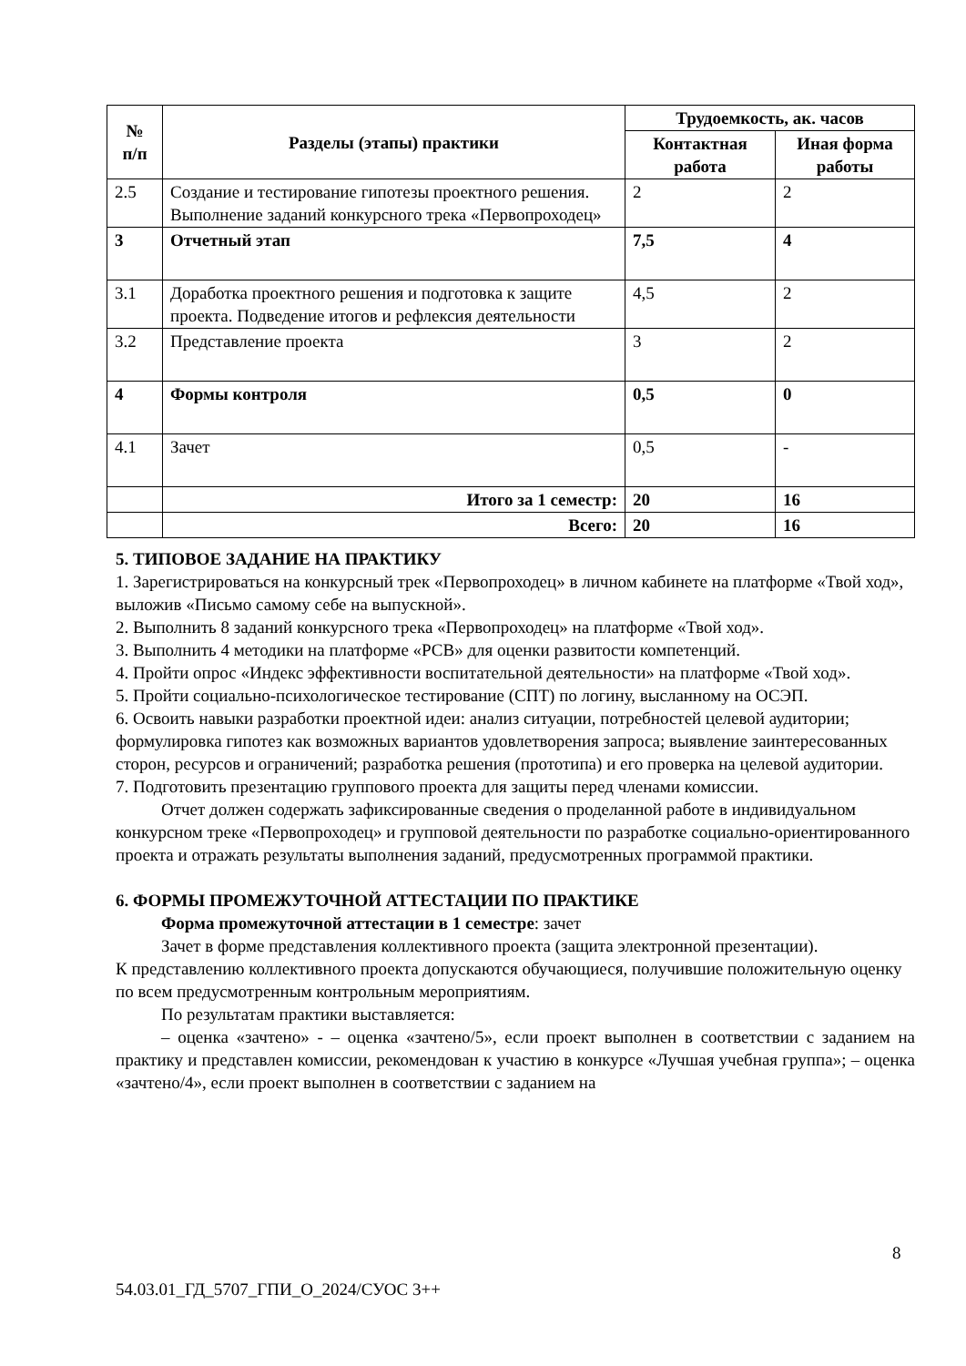| № п/п | Разделы (этапы) практики | Трудоемкость, ак. часов | |
| --- | --- | --- | --- |
| | | Контактная работа | Иная форма работы |
| 2.5 | Создание и тестирование гипотезы проектного решения. Выполнение заданий конкурсного трека «Первопроходец» | 2 | 2 |
| 3 | Отчетный этап | 7,5 | 4 |
| 3.1 | Доработка проектного решения и подготовка к защите проекта. Подведение итогов и рефлексия деятельности | 4,5 | 2 |
| 3.2 | Представление проекта | 3 | 2 |
| 4 | Формы контроля | 0,5 | 0 |
| 4.1 | Зачет | 0,5 | - |
| | Итого за 1 семестр: | 20 | 16 |
| | Всего: | 20 | 16 |
5. ТИПОВОЕ ЗАДАНИЕ НА ПРАКТИКУ
1. Зарегистрироваться на конкурсный трек «Первопроходец» в личном кабинете на платформе «Твой ход», выложив «Письмо самому себе на выпускной».
2. Выполнить 8 заданий конкурсного трека «Первопроходец» на платформе «Твой ход».
3. Выполнить 4 методики на платформе «РСВ» для оценки развитости компетенций.
4. Пройти опрос «Индекс эффективности воспитательной деятельности» на платформе «Твой ход».
5. Пройти социально-психологическое тестирование (СПТ) по логину, высланному на ОСЭП.
6. Освоить навыки разработки проектной идеи: анализ ситуации, потребностей целевой аудитории; формулировка гипотез как возможных вариантов удовлетворения запроса; выявление заинтересованных сторон, ресурсов и ограничений; разработка решения (прототипа) и его проверка на целевой аудитории.
7. Подготовить презентацию группового проекта для защиты перед членами комиссии.
Отчет должен содержать зафиксированные сведения о проделанной работе в индивидуальном конкурсном треке «Первопроходец» и групповой деятельности по разработке социально-ориентированного проекта и отражать результаты выполнения заданий, предусмотренных программой практики.
6. ФОРМЫ ПРОМЕЖУТОЧНОЙ АТТЕСТАЦИИ ПО ПРАКТИКЕ
Форма промежуточной аттестации в 1 семестре: зачет
Зачет в форме представления коллективного проекта (защита электронной презентации).
К представлению коллективного проекта допускаются обучающиеся, получившие положительную оценку по всем предусмотренным контрольным мероприятиям.
По результатам практики выставляется:
– оценка «зачтено» - – оценка «зачтено/5», если проект выполнен в соответствии с заданием на практику и представлен комиссии, рекомендован к участию в конкурсе «Лучшая учебная группа»; – оценка «зачтено/4», если проект выполнен в соответствии с заданием на
8
54.03.01_ГД_5707_ГПИ_О_2024/СУОС 3++